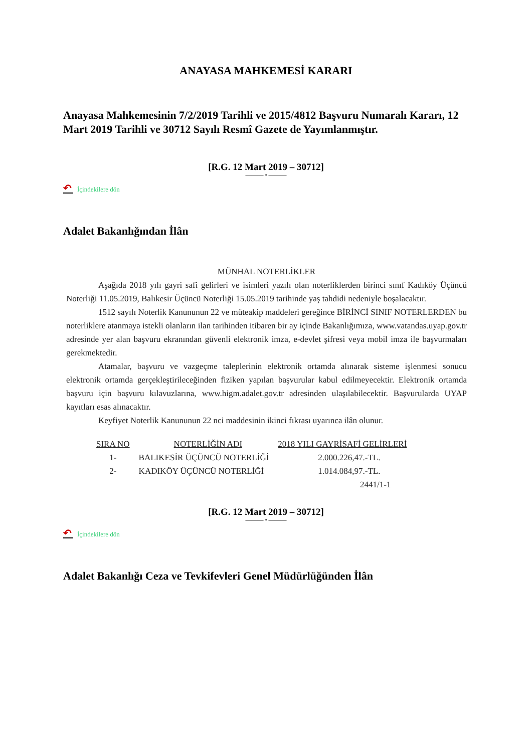ANAYASA MAHKEMESİ KARARI
Anayasa Mahkemesinin 7/2/2019 Tarihli ve 2015/4812 Başvuru Numaralı Kararı, 12 Mart 2019 Tarihli ve 30712 Sayılı Resmî Gazete de Yayımlanmıştır.
[R.G. 12 Mart 2019 – 30712]
——— • ———
↶ İçindekilere dön
Adalet Bakanlığından İlân
MÜNHAL NOTERLİKLER
Aşağıda 2018 yılı gayri safi gelirleri ve isimleri yazılı olan noterliklerden birinci sınıf Kadıköy Üçüncü Noterliği 11.05.2019, Balıkesir Üçüncü Noterliği 15.05.2019 tarihinde yaş tahdidi nedeniyle boşalacaktır.
1512 sayılı Noterlik Kanununun 22 ve müteakip maddeleri gereğince BİRİNCİ SINIF NOTERLERDEN bu noterliklere atanmaya istekli olanların ilan tarihinden itibaren bir ay içinde Bakanlığımıza, www.vatandas.uyap.gov.tr adresinde yer alan başvuru ekranından güvenli elektronik imza, e-devlet şifresi veya mobil imza ile başvurmaları gerekmektedir.
Atamalar, başvuru ve vazgeçme taleplerinin elektronik ortamda alınarak sisteme işlenmesi sonucu elektronik ortamda gerçekleştirileceğinden fiziken yapılan başvurular kabul edilmeyecektir. Elektronik ortamda başvuru için başvuru kılavuzlarına, www.higm.adalet.gov.tr adresinden ulaşılabilecektir. Başvurularda UYAP kayıtları esas alınacaktır.
Keyfiyet Noterlik Kanununun 22 nci maddesinin ikinci fıkrası uyarınca ilân olunur.
| SIRA NO | NOTERLİĞİN ADI | 2018 YILI GAYRİSAFİ GELİRLERİ |
| --- | --- | --- |
| 1- | BALIKESİR ÜÇÜNCÜ NOTERLİĞİ | 2.000.226,47.-TL. |
| 2- | KADIKÖY ÜÇÜNCÜ NOTERLİĞİ | 1.014.084,97.-TL. |
| | | 2441/1-1 |
[R.G. 12 Mart 2019 – 30712]
——— • ———
↶ İçindekilere dön
Adalet Bakanlığı Ceza ve Tevkifevleri Genel Müdürlüğünden İlân